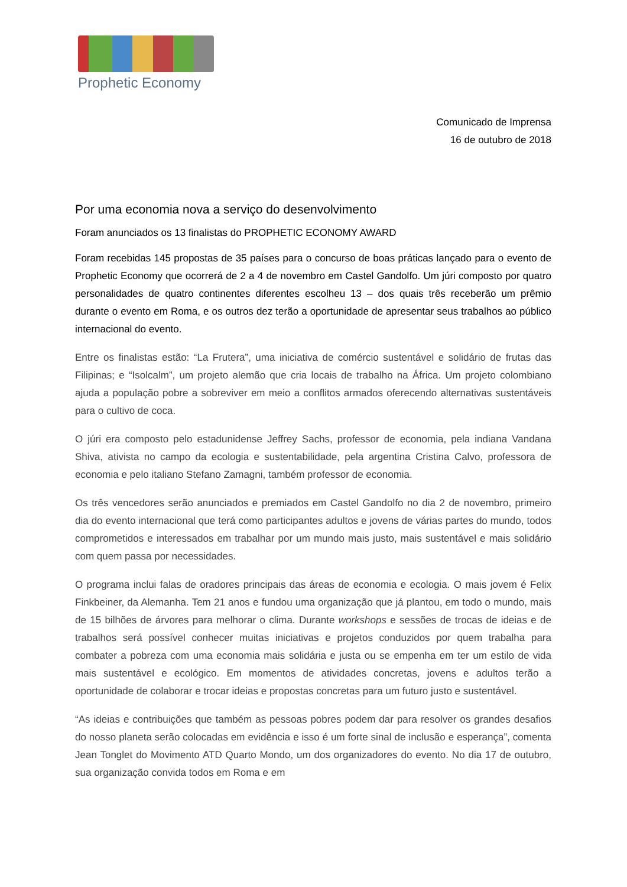Prophetic Economy
Comunicado de Imprensa
16 de outubro de 2018
Por uma economia nova a serviço do desenvolvimento
Foram anunciados os 13 finalistas do PROPHETIC ECONOMY AWARD
Foram recebidas 145 propostas de 35 países para o concurso de boas práticas lançado para o evento de Prophetic Economy que ocorrerá de 2 a 4 de novembro em Castel Gandolfo. Um júri composto por quatro personalidades de quatro continentes diferentes escolheu 13 – dos quais três receberão um prêmio durante o evento em Roma, e os outros dez terão a oportunidade de apresentar seus trabalhos ao público internacional do evento.
Entre os finalistas estão: “La Frutera”, uma iniciativa de comércio sustentável e solidário de frutas das Filipinas; e “Isolcalm”, um projeto alemão que cria locais de trabalho na África. Um projeto colombiano ajuda a população pobre a sobreviver em meio a conflitos armados oferecendo alternativas sustentáveis para o cultivo de coca.
O júri era composto pelo estadunidense Jeffrey Sachs, professor de economia, pela indiana Vandana Shiva, ativista no campo da ecologia e sustentabilidade, pela argentina Cristina Calvo, professora de economia e pelo italiano Stefano Zamagni, também professor de economia.
Os três vencedores serão anunciados e premiados em Castel Gandolfo no dia 2 de novembro, primeiro dia do evento internacional que terá como participantes adultos e jovens de várias partes do mundo, todos comprometidos e interessados em trabalhar por um mundo mais justo, mais sustentável e mais solidário com quem passa por necessidades.
O programa inclui falas de oradores principais das áreas de economia e ecologia. O mais jovem é Felix Finkbeiner, da Alemanha. Tem 21 anos e fundou uma organização que já plantou, em todo o mundo, mais de 15 bilhões de árvores para melhorar o clima. Durante workshops e sessões de trocas de ideias e de trabalhos será possível conhecer muitas iniciativas e projetos conduzidos por quem trabalha para combater a pobreza com uma economia mais solidária e justa ou se empenha em ter um estilo de vida mais sustentável e ecológico. Em momentos de atividades concretas, jovens e adultos terão a oportunidade de colaborar e trocar ideias e propostas concretas para um futuro justo e sustentável.
“As ideias e contribuições que também as pessoas pobres podem dar para resolver os grandes desafios do nosso planeta serão colocadas em evidência e isso é um forte sinal de inclusão e esperança”, comenta Jean Tonglet do Movimento ATD Quarto Mondo, um dos organizadores do evento. No dia 17 de outubro, sua organização convida todos em Roma e em